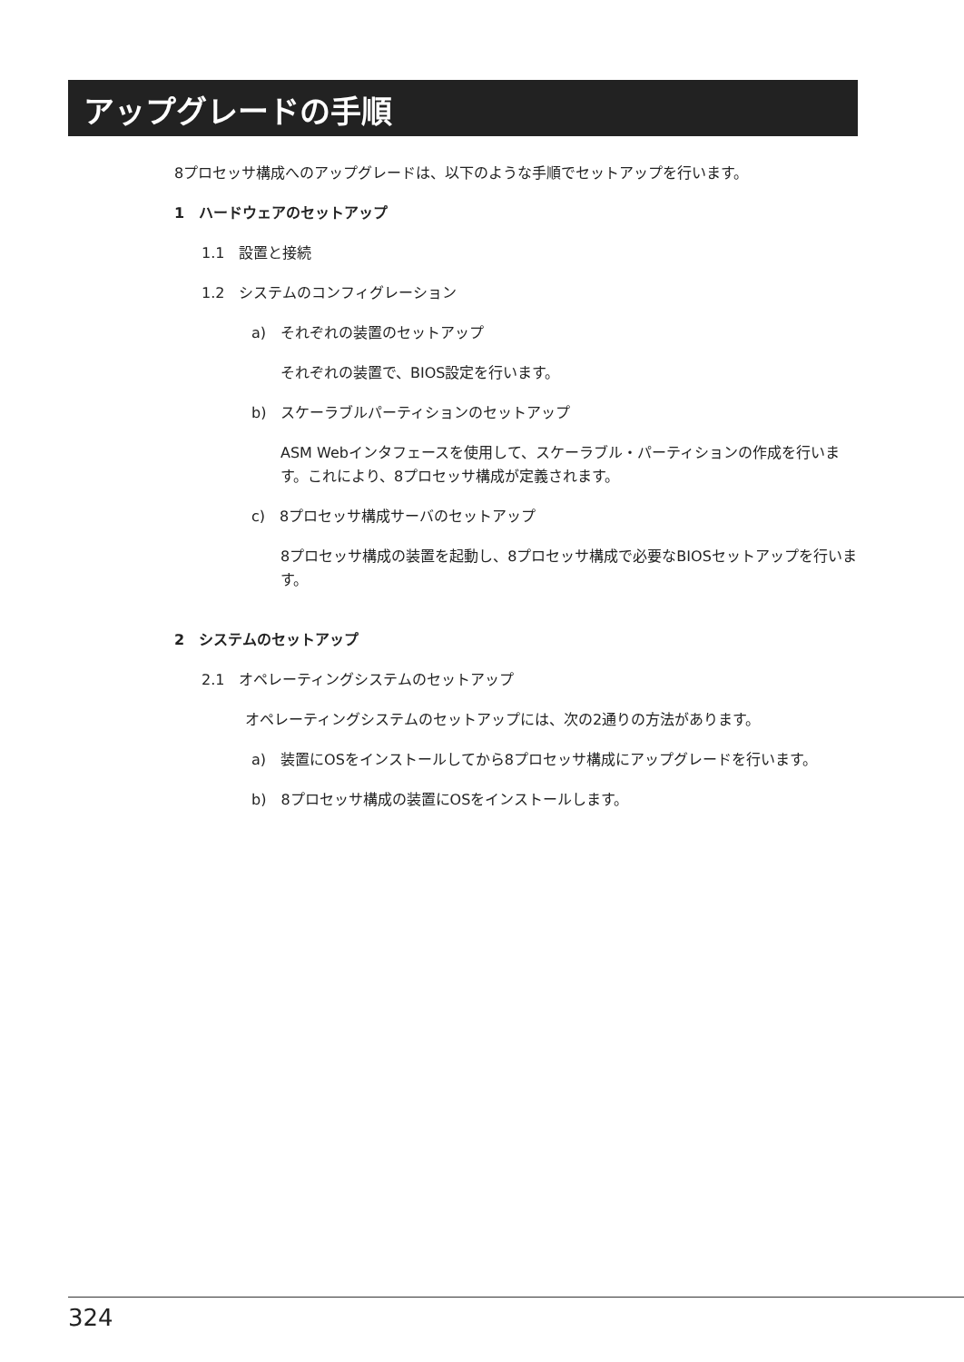アップグレードの手順
8プロセッサ構成へのアップグレードは、以下のような手順でセットアップを行います。
1　ハードウェアのセットアップ
1.1　設置と接続
1.2　システムのコンフィグレーション
a)　それぞれの装置のセットアップ
それぞれの装置で、BIOS設定を行います。
b)　スケーラブルパーティションのセットアップ
ASM Webインタフェースを使用して、スケーラブル・パーティションの作成を行います。これにより、8プロセッサ構成が定義されます。
c)　8プロセッサ構成サーバのセットアップ
8プロセッサ構成の装置を起動し、8プロセッサ構成で必要なBIOSセットアップを行います。
2　システムのセットアップ
2.1　オペレーティングシステムのセットアップ
オペレーティングシステムのセットアップには、次の2通りの方法があります。
a)　装置にOSをインストールしてから8プロセッサ構成にアップグレードを行います。
b)　8プロセッサ構成の装置にOSをインストールします。
324